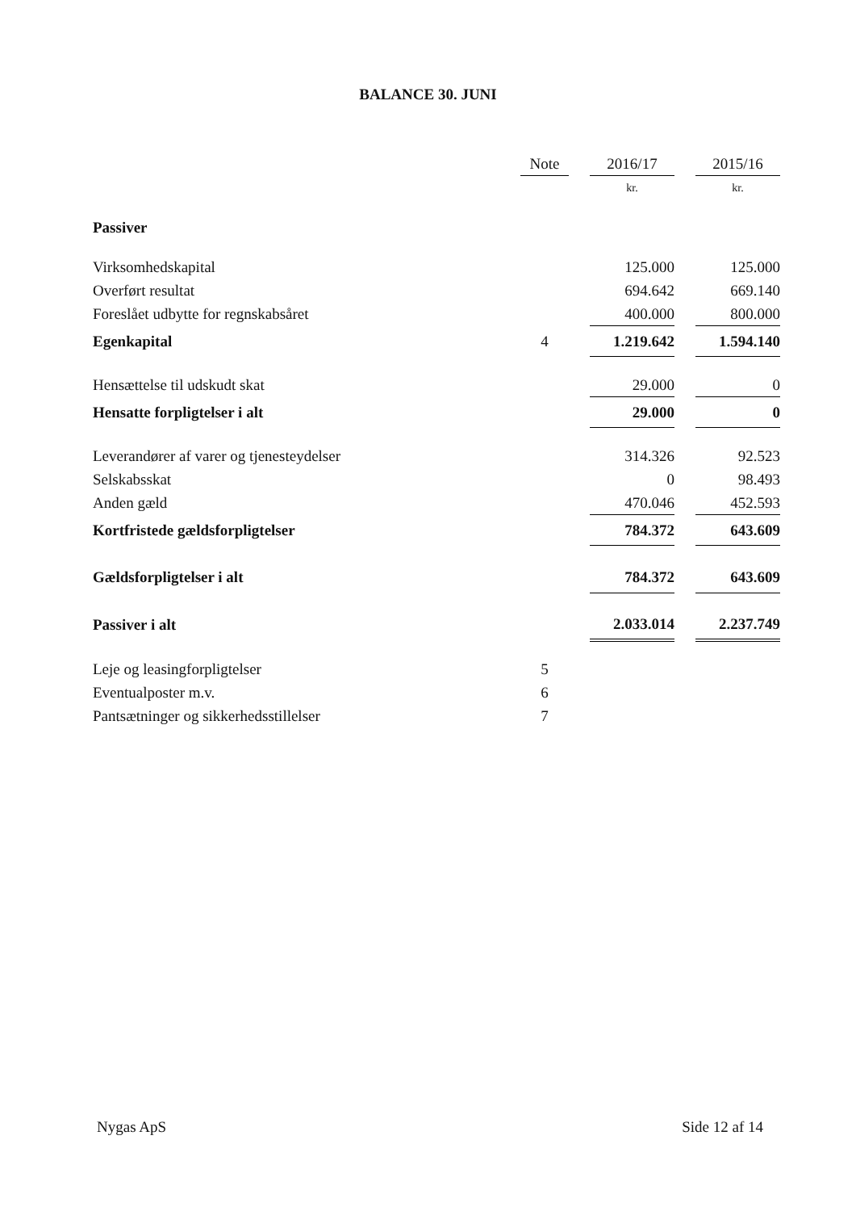BALANCE 30. JUNI
| | Note | | 2016/17 | | 2015/16 |
| --- | --- | --- | --- | --- | --- |
| | | | kr. | | kr. |
| Passiver | | | | | |
| Virksomhedskapital | | | 125.000 | | 125.000 |
| Overført resultat | | | 694.642 | | 669.140 |
| Foreslået udbytte for regnskabsåret | | | 400.000 | | 800.000 |
| Egenkapital | 4 | | 1.219.642 | | 1.594.140 |
| Hensættelse til udskudt skat | | | 29.000 | | 0 |
| Hensatte forpligtelser i alt | | | 29.000 | | 0 |
| Leverandører af varer og tjenesteydelser | | | 314.326 | | 92.523 |
| Selskabsskat | | | 0 | | 98.493 |
| Anden gæld | | | 470.046 | | 452.593 |
| Kortfristede gældsforpligtelser | | | 784.372 | | 643.609 |
| Gældsforpligtelser i alt | | | 784.372 | | 643.609 |
| Passiver i alt | | | 2.033.014 | | 2.237.749 |
| Leje og leasingforpligtelser | 5 | | | | |
| Eventualposter m.v. | 6 | | | | |
| Pantsætninger og sikkerhedsstillelser | 7 | | | | |
Nygas ApS Side 12 af 14